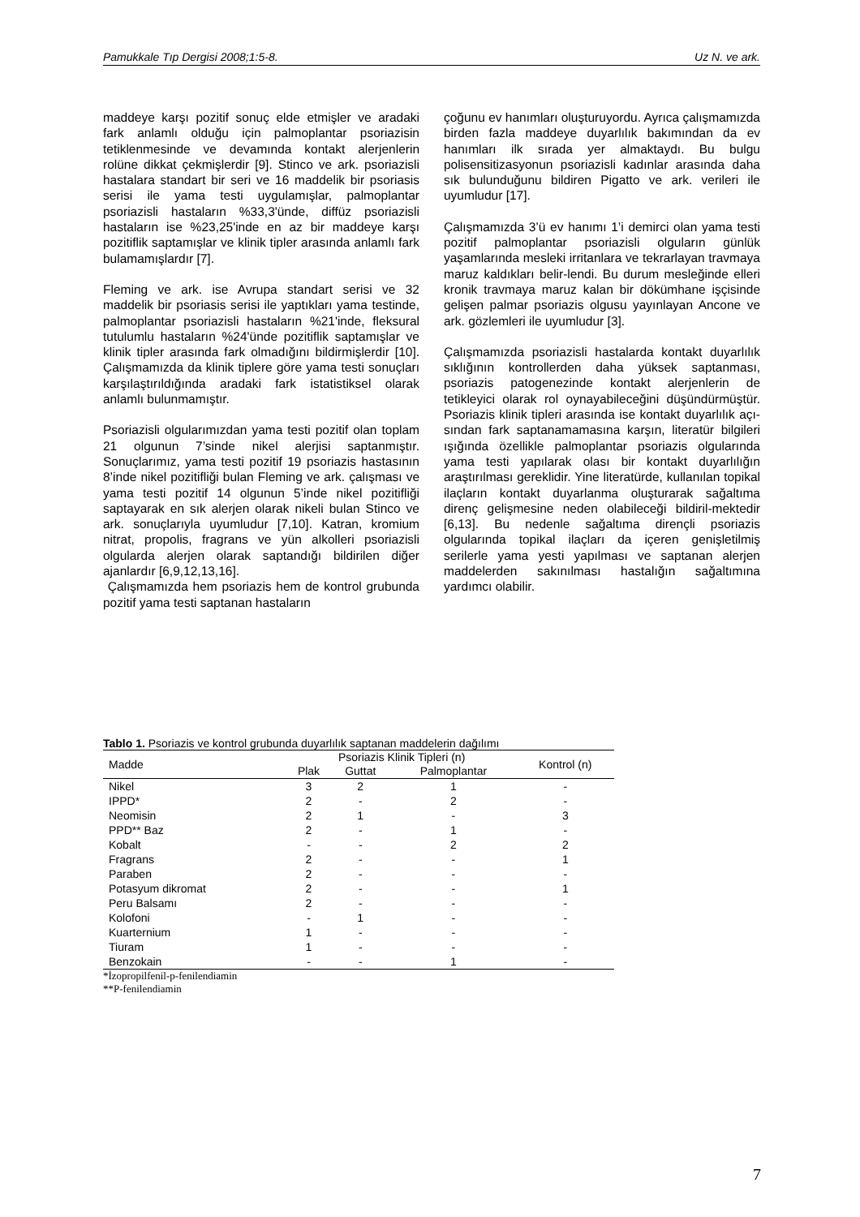Pamukkale Tıp Dergisi 2008;1:5-8. Uz N. ve ark.
maddeye karşı pozitif sonuç elde etmişler ve aradaki fark anlamlı olduğu için palmoplantar psoriazisin tetiklenmesinde ve devamında kontakt alerjenlerin rolüne dikkat çekmişlerdir [9]. Stinco ve ark. psoriazisli hastalara standart bir seri ve 16 maddelik bir psoriasis serisi ile yama testi uygulamışlar, palmoplantar psoriazisli hastaların %33,3'ünde, diffüz psoriazisli hastaların ise %23,25'inde en az bir maddeye karşı pozitiflik saptamışlar ve klinik tipler arasında anlamlı fark bulamamışlardır [7].
Fleming ve ark. ise Avrupa standart serisi ve 32 maddelik bir psoriasis serisi ile yaptıkları yama testinde, palmoplantar psoriazisli hastaların %21'inde, fleksural tutulumlu hastaların %24'ünde pozitiflik saptamışlar ve klinik tipler arasında fark olmadığını bildirmişlerdir [10]. Çalışmamızda da klinik tiplere göre yama testi sonuçları karşılaştırıldığında aradaki fark istatistiksel olarak anlamlı bulunmamıştır.
Psoriazisli olgularımızdan yama testi pozitif olan toplam 21 olgunun 7’sinde nikel alerjisi saptanmıştır. Sonuçlarımız, yama testi pozitif 19 psoriazis hastasının 8’inde nikel pozitifliği bulan Fleming ve ark. çalışması ve yama testi pozitif 14 olgunun 5’inde nikel pozitifliği saptayarak en sık alerjen olarak nikeli bulan Stinco ve ark. sonuçlarıyla uyumludur [7,10]. Katran, kromium nitrat, propolis, fragrans ve yün alkolleri psoriazisli olgularda alerjen olarak saptandığı bildirilen diğer ajanlardır [6,9,12,13,16].
Çalışmamızda hem psoriazis hem de kontrol grubunda pozitif yama testi saptanan hastaların
çoğunu ev hanımları oluşturuyordu. Ayrıca çalışmamızda birden fazla maddeye duyarlılık bakımından da ev hanımları ilk sırada yer almaktaydı. Bu bulgu polisensitizasyonun psoriazisli kadınlar arasında daha sık bulunduğunu bildiren Pigatto ve ark. verileri ile uyumludur [17].
Çalışmamızda 3’ü ev hanımı 1’i demirci olan yama testi pozitif palmoplantar psoriazisli olguların günlük yaşamlarında mesleki irritanlara ve tekrarlayan travmaya maruz kaldıkları belir-lendi. Bu durum mesleğinde elleri kronik travmaya maruz kalan bir dökümhane işçisinde gelişen palmar psoriazis olgusu yayınlayan Ancone ve ark. gözlemleri ile uyumludur [3].
Çalışmamızda psoriazisli hastalarda kontakt duyarlılık sıklığının kontrollerden daha yüksek saptanması, psoriazis patogenezinde kontakt alerjenlerin de tetikleyici olarak rol oynayabileceğini düşündürmüştür. Psoriazis klinik tipleri arasında ise kontakt duyarlılık açı-sından fark saptanamamasına karşın, literatür bilgileri ışığında özellikle palmoplantar psoriazis olgularında yama testi yapılarak olası bir kontakt duyarlılığın araştırılması gereklidir. Yine literatürde, kullanılan topikal ilaçların kontakt duyarlanma oluşturarak sağaltıma direnç gelişmesine neden olabileceği bildiril-mektedir [6,13]. Bu nedenle sağaltıma dirençli psoriazis olgularında topikal ilaçları da içeren genişletilmiş serilerle yama yesti yapılması ve saptanan alerjen maddelerden sakınılması hastalığın sağaltımına yardımcı olabilir.
Tablo 1. Psoriazis ve kontrol grubunda duyarlılık saptanan maddelerin dağılımı
| Madde | Psoriazis Klinik Tipleri (n) | | | Kontrol (n) |
| --- | --- | --- | --- | --- |
| | Plak | Guttat | Palmoplantar | |
| Nikel | 3 | 2 | 1 | - |
| IPPD* | 2 | - | 2 | - |
| Neomisin | 2 | 1 | - | 3 |
| PPD** Baz | 2 | - | 1 | - |
| Kobalt | - | - | 2 | 2 |
| Fragrans | 2 | - | - | 1 |
| Paraben | 2 | - | - | - |
| Potasyum dikromat | 2 | - | - | 1 |
| Peru Balsamı | 2 | - | - | - |
| Kolofoni | - | 1 | - | - |
| Kuarternium | 1 | - | - | - |
| Tiuram | 1 | - | - | - |
| Benzokain | - | - | 1 | - |
*İzopropilfenil-p-fenilendiamin
**P-fenilendiamin
7